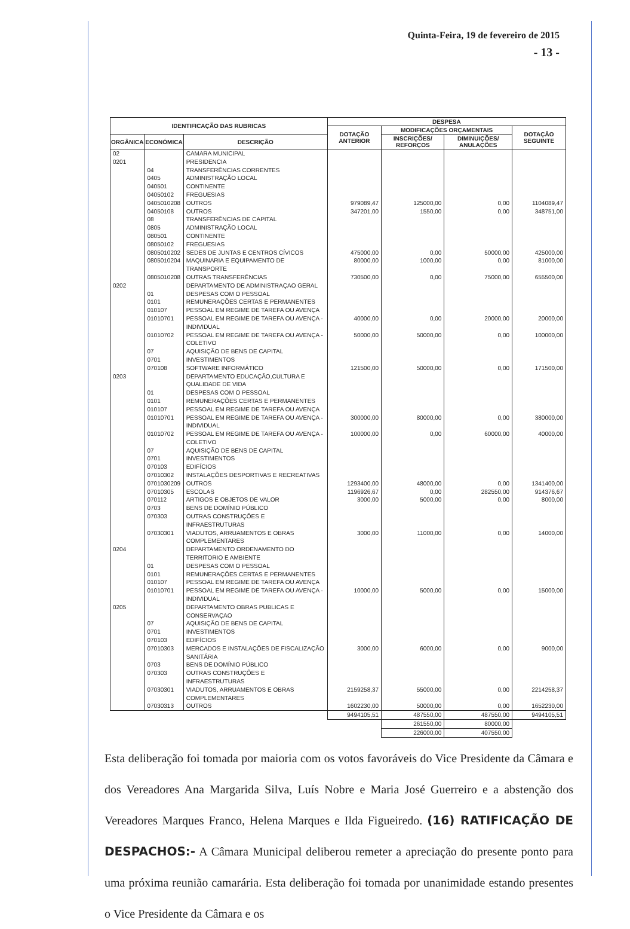Quinta-Feira, 19 de fevereiro de 2015
- 13 -
| IDENTIFICAÇÃO DAS RUBRICAS | | | DESPESA | | | |
| --- | --- | --- | --- | --- | --- | --- |
| | | | DOTAÇÃO ANTERIOR | MODIFICAÇÕES ORÇAMENTAIS | | DOTAÇÃO SEGUINTE |
| ORGÂNICA | ECONÓMICA | DESCRIÇÃO | | INSCRIÇÕES/ REFORÇOS | DIMINUIÇÕES/ ANULAÇÕES | |
| 02 | | CAMARA MUNICIPAL | | | | |
| 0201 | | PRESIDENCIA | | | | |
| | 04 | TRANSFERÊNCIAS CORRENTES | | | | |
| | 0405 | ADMINISTRAÇÃO LOCAL | | | | |
| | 040501 | CONTINENTE | | | | |
| | 04050102 | FREGUESIAS | | | | |
| | 0405010208 | OUTROS | 979089,47 | 125000,00 | 0,00 | 1104089,47 |
| | 04050108 | OUTROS | 347201,00 | 1550,00 | 0,00 | 348751,00 |
| | 08 | TRANSFERÊNCIAS DE CAPITAL | | | | |
| | 0805 | ADMINISTRAÇÃO LOCAL | | | | |
| | 080501 | CONTINENTE | | | | |
| | 08050102 | FREGUESIAS | | | | |
| | 0805010202 | SEDES DE JUNTAS E CENTROS CÍVICOS | 475000,00 | 0,00 | 50000,00 | 425000,00 |
| | 0805010204 | MAQUINARIA E EQUIPAMENTO DE TRANSPORTE | 80000,00 | 1000,00 | 0,00 | 81000,00 |
| | 0805010208 | OUTRAS TRANSFERÊNCIAS | 730500,00 | 0,00 | 75000,00 | 655500,00 |
| 0202 | | DEPARTAMENTO DE ADMINISTRAÇAO GERAL | | | | |
| | 01 | DESPESAS COM O PESSOAL | | | | |
| | 0101 | REMUNERAÇÕES CERTAS E PERMANENTES | | | | |
| | 010107 | PESSOAL EM REGIME DE TAREFA OU AVENÇA | | | | |
| | 01010701 | PESSOAL EM REGIME DE TAREFA OU AVENÇA - INDIVIDUAL | 40000,00 | 0,00 | 20000,00 | 20000,00 |
| | 01010702 | PESSOAL EM REGIME DE TAREFA OU AVENÇA - COLETIVO | 50000,00 | 50000,00 | 0,00 | 100000,00 |
| | 07 | AQUISIÇÃO DE BENS DE CAPITAL | | | | |
| | 0701 | INVESTIMENTOS | | | | |
| | 070108 | SOFTWARE INFORMÁTICO | 121500,00 | 50000,00 | 0,00 | 171500,00 |
| 0203 | | DEPARTAMENTO EDUCAÇÃO,CULTURA E QUALIDADE DE VIDA | | | | |
| | 01 | DESPESAS COM O PESSOAL | | | | |
| | 0101 | REMUNERAÇÕES CERTAS E PERMANENTES | | | | |
| | 010107 | PESSOAL EM REGIME DE TAREFA OU AVENÇA | | | | |
| | 01010701 | PESSOAL EM REGIME DE TAREFA OU AVENÇA - INDIVIDUAL | 300000,00 | 80000,00 | 0,00 | 380000,00 |
| | 01010702 | PESSOAL EM REGIME DE TAREFA OU AVENÇA - COLETIVO | 100000,00 | 0,00 | 60000,00 | 40000,00 |
| | 07 | AQUISIÇÃO DE BENS DE CAPITAL | | | | |
| | 0701 | INVESTIMENTOS | | | | |
| | 070103 | EDIFÍCIOS | | | | |
| | 07010302 | INSTALAÇÕES DESPORTIVAS E RECREATIVAS | | | | |
| | 0701030209 | OUTROS | 1293400,00 | 48000,00 | 0,00 | 1341400,00 |
| | 07010305 | ESCOLAS | 1196926,67 | 0,00 | 282550,00 | 914376,67 |
| | 070112 | ARTIGOS E OBJETOS DE VALOR | 3000,00 | 5000,00 | 0,00 | 8000,00 |
| | 0703 | BENS DE DOMÍNIO PÚBLICO | | | | |
| | 070303 | OUTRAS CONSTRUÇÕES E INFRAESTRUTURAS | | | | |
| | 07030301 | VIADUTOS, ARRUAMENTOS E OBRAS COMPLEMENTARES | 3000,00 | 11000,00 | 0,00 | 14000,00 |
| 0204 | | DEPARTAMENTO ORDENAMENTO DO TERRITORIO E AMBIENTE | | | | |
| | 01 | DESPESAS COM O PESSOAL | | | | |
| | 0101 | REMUNERAÇÕES CERTAS E PERMANENTES | | | | |
| | 010107 | PESSOAL EM REGIME DE TAREFA OU AVENÇA | | | | |
| | 01010701 | PESSOAL EM REGIME DE TAREFA OU AVENÇA - INDIVIDUAL | 10000,00 | 5000,00 | 0,00 | 15000,00 |
| 0205 | | DEPARTAMENTO OBRAS PUBLICAS E CONSERVAÇAO | | | | |
| | 07 | AQUISIÇÃO DE BENS DE CAPITAL | | | | |
| | 0701 | INVESTIMENTOS | | | | |
| | 070103 | EDIFÍCIOS | | | | |
| | 07010303 | MERCADOS E INSTALAÇÕES DE FISCALIZAÇÃO SANITÁRIA | 3000,00 | 6000,00 | 0,00 | 9000,00 |
| | 0703 | BENS DE DOMÍNIO PÚBLICO | | | | |
| | 070303 | OUTRAS CONSTRUÇÕES E INFRAESTRUTURAS | | | | |
| | 07030301 | VIADUTOS, ARRUAMENTOS E OBRAS COMPLEMENTARES | 2159258,37 | 55000,00 | 0,00 | 2214258,37 |
| | 07030313 | OUTROS | 1602230,00 | 50000,00 | 0,00 | 1652230,00 |
| | | | 9494105,51 | 487550,00 | 487550,00 | 9494105,51 |
| | | | | 261550,00 | 80000,00 | |
| | | | | 226000,00 | 407550,00 | |
Esta deliberação foi tomada por maioria com os votos favoráveis do Vice Presidente da Câmara e dos Vereadores Ana Margarida Silva, Luís Nobre e Maria José Guerreiro e a abstenção dos Vereadores Marques Franco, Helena Marques e Ilda Figueiredo. (16) RATIFICAÇÃO DE DESPACHOS:- A Câmara Municipal deliberou remeter a apreciação do presente ponto para uma próxima reunião camarária. Esta deliberação foi tomada por unanimidade estando presentes o Vice Presidente da Câmara e os